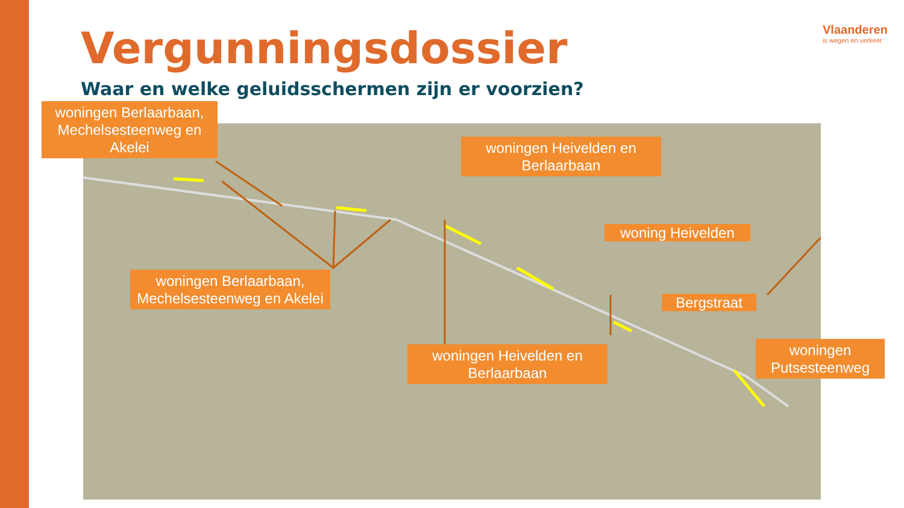Vergunningsdossier
Waar en welke geluidsschermen zijn er voorzien?
Vlaanderen
is wegen en verkeer
woningen Berlaarbaan, Mechelsesteenweg en Akelei
woningen Heivelden en Berlaarbaan
woning Heivelden
woningen Berlaarbaan, Mechelsesteenweg en Akelei
Bergstraat
woningen Heivelden en Berlaarbaan
woningen Putsesteenweg